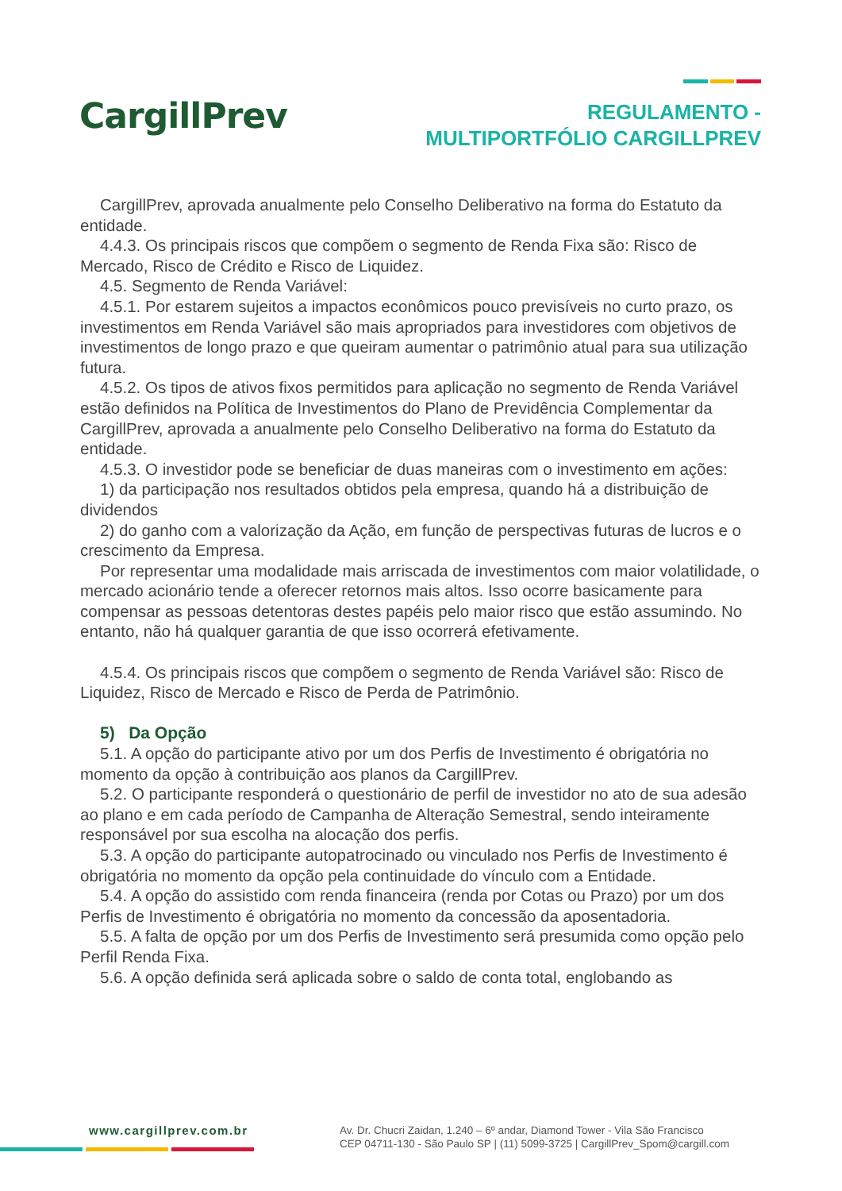CargillPrev
REGULAMENTO -
MULTIPORTFÓLIO CARGILLPREV
CargillPrev, aprovada anualmente pelo Conselho Deliberativo na forma do Estatuto da entidade.
4.4.3. Os principais riscos que compõem o segmento de Renda Fixa são: Risco de Mercado, Risco de Crédito e Risco de Liquidez.
4.5. Segmento de Renda Variável:
4.5.1. Por estarem sujeitos a impactos econômicos pouco previsíveis no curto prazo, os investimentos em Renda Variável são mais apropriados para investidores com objetivos de investimentos de longo prazo e que queiram aumentar o patrimônio atual para sua utilização futura.
4.5.2. Os tipos de ativos fixos permitidos para aplicação no segmento de Renda Variável estão definidos na Política de Investimentos do Plano de Previdência Complementar da CargillPrev, aprovada a anualmente pelo Conselho Deliberativo na forma do Estatuto da entidade.
4.5.3. O investidor pode se beneficiar de duas maneiras com o investimento em ações:
1) da participação nos resultados obtidos pela empresa, quando há a distribuição de dividendos
2) do ganho com a valorização da Ação, em função de perspectivas futuras de lucros e o crescimento da Empresa.
Por representar uma modalidade mais arriscada de investimentos com maior volatilidade, o mercado acionário tende a oferecer retornos mais altos. Isso ocorre basicamente para compensar as pessoas detentoras destes papéis pelo maior risco que estão assumindo. No entanto, não há qualquer garantia de que isso ocorrerá efetivamente.
4.5.4. Os principais riscos que compõem o segmento de Renda Variável são: Risco de Liquidez, Risco de Mercado e Risco de Perda de Patrimônio.
5) Da Opção
5.1. A opção do participante ativo por um dos Perfis de Investimento é obrigatória no momento da opção à contribuição aos planos da CargillPrev.
5.2. O participante responderá o questionário de perfil de investidor no ato de sua adesão ao plano e em cada período de Campanha de Alteração Semestral, sendo inteiramente responsável por sua escolha na alocação dos perfis.
5.3. A opção do participante autopatrocinado ou vinculado nos Perfis de Investimento é obrigatória no momento da opção pela continuidade do vínculo com a Entidade.
5.4. A opção do assistido com renda financeira (renda por Cotas ou Prazo) por um dos Perfis de Investimento é obrigatória no momento da concessão da aposentadoria.
5.5. A falta de opção por um dos Perfis de Investimento será presumida como opção pelo Perfil Renda Fixa.
5.6. A opção definida será aplicada sobre o saldo de conta total, englobando as
www.cargillprev.com.br
Av. Dr. Chucri Zaidan, 1.240 – 6º andar, Diamond Tower - Vila São Francisco
CEP 04711-130 - São Paulo SP | (11) 5099-3725 | CargillPrev_Spom@cargill.com